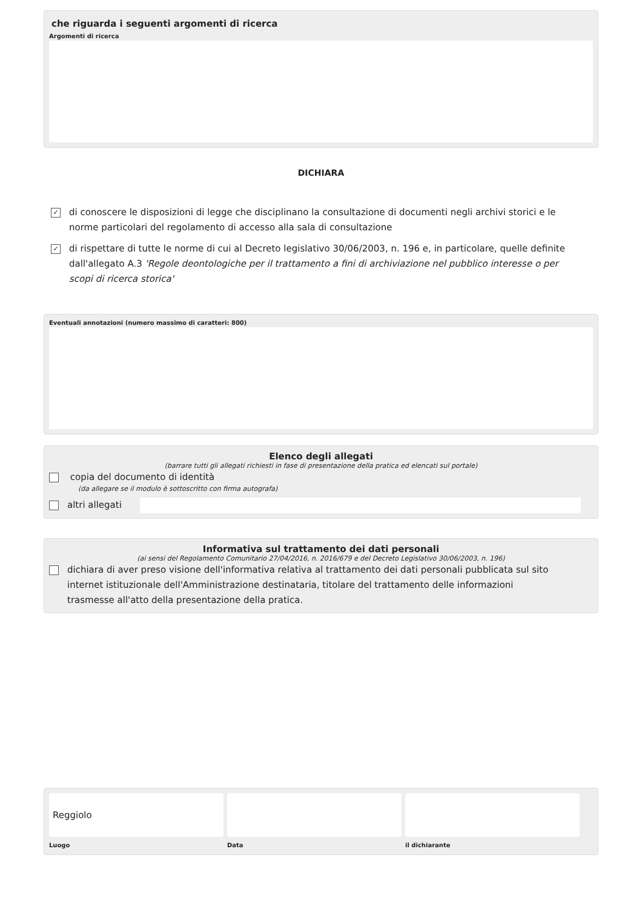che riguarda i seguenti argomenti di ricerca
Argomenti di ricerca
DICHIARA
✓
di conoscere le disposizioni di legge che disciplinano la consultazione di documenti negli archivi storici e le norme particolari del regolamento di accesso alla sala di consultazione
✓
di rispettare di tutte le norme di cui al Decreto legislativo 30/06/2003, n. 196 e, in particolare, quelle definite dall'allegato A.3 'Regole deontologiche per il trattamento a fini di archiviazione nel pubblico interesse o per scopi di ricerca storica'
Eventuali annotazioni (numero massimo di caratteri: 800)
Elenco degli allegati
(barrare tutti gli allegati richiesti in fase di presentazione della pratica ed elencati sul portale)
copia del documento di identità
(da allegare se il modulo è sottoscritto con firma autografa)
altri allegati
Informativa sul trattamento dei dati personali
(ai sensi del Regolamento Comunitario 27/04/2016, n. 2016/679 e del Decreto Legislativo 30/06/2003, n. 196)
dichiara di aver preso visione dell'informativa relativa al trattamento dei dati personali pubblicata sul sito internet istituzionale dell'Amministrazione destinataria, titolare del trattamento delle informazioni trasmesse all'atto della presentazione della pratica.
Reggiolo
Luogo
Data il dichiarante